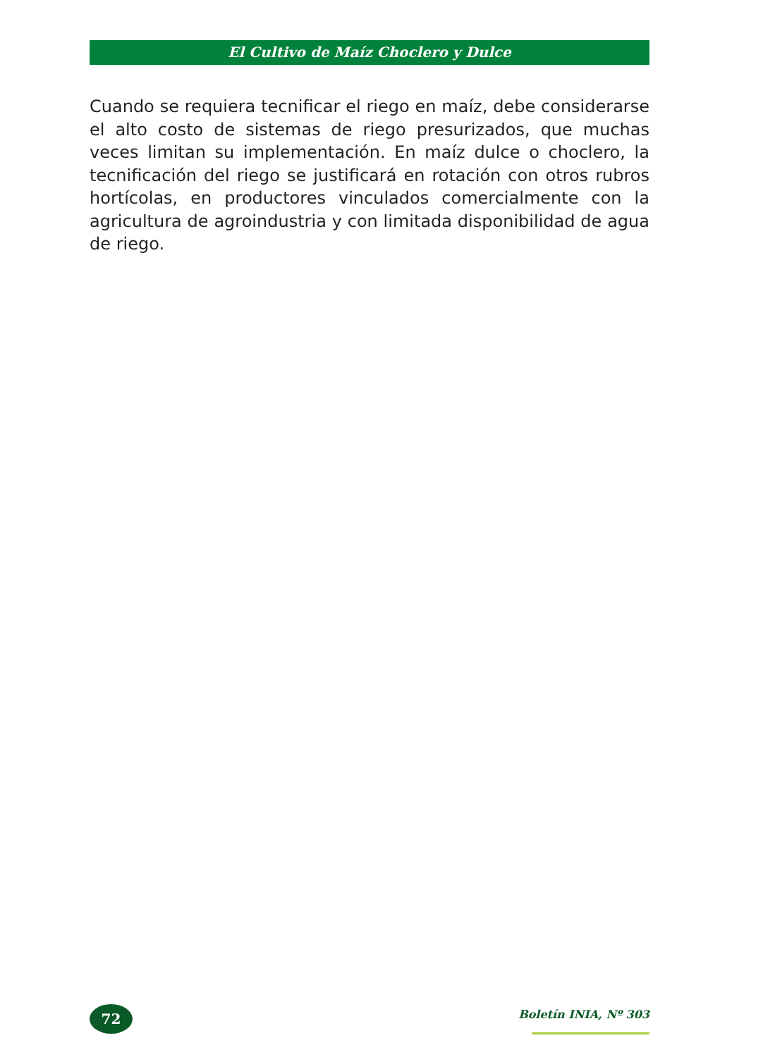El Cultivo de Maíz Choclero y Dulce
Cuando se requiera tecnificar el riego en maíz, debe considerarse el alto costo de sistemas de riego presurizados, que muchas veces limitan su implementación. En maíz dulce o choclero, la tecnificación del riego se justificará en rotación con otros rubros hortícolas, en productores vinculados comercialmente con la agricultura de agroindustria y con limitada disponibilidad de agua de riego.
72 Boletín INIA, Nº 303